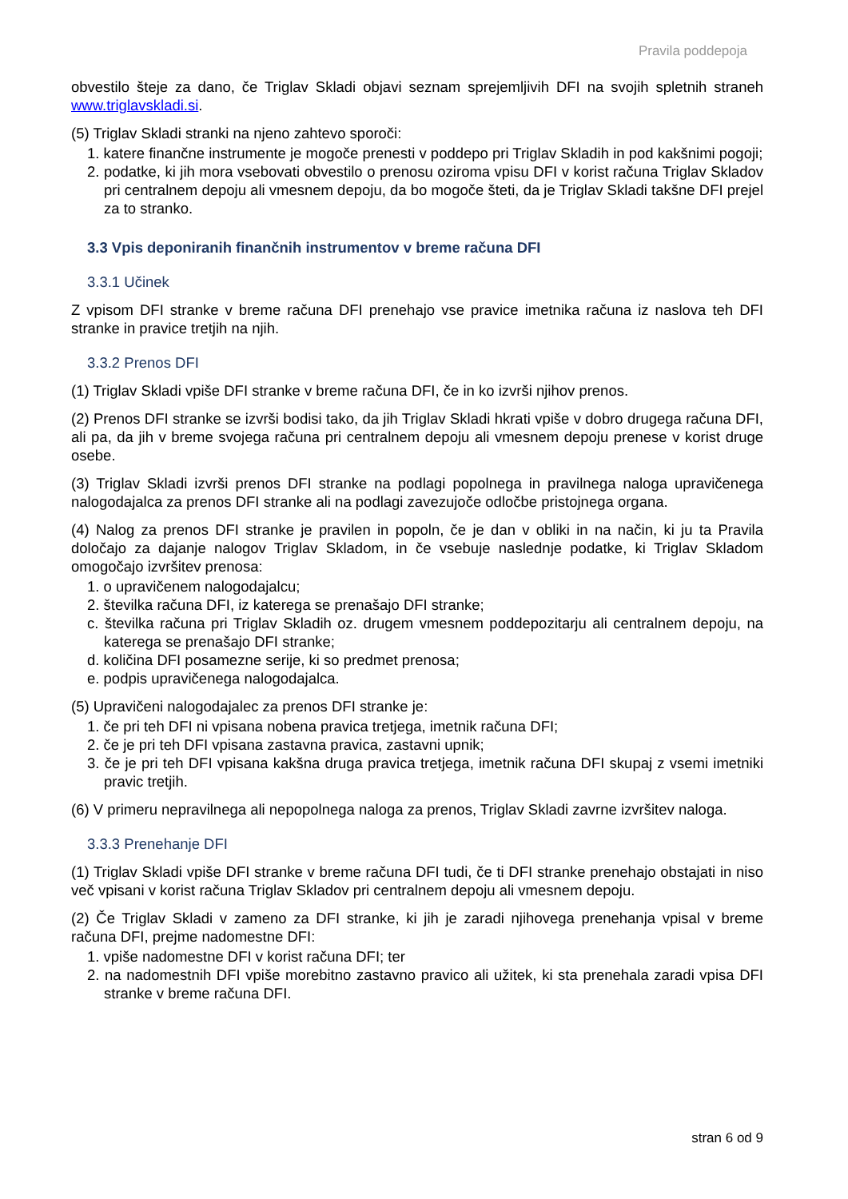Pravila poddepoja
obvestilo šteje za dano, če Triglav Skladi objavi seznam sprejemljivih DFI na svojih spletnih straneh www.triglavskladi.si.
(5) Triglav Skladi stranki na njeno zahtevo sporoči:
1. katere finančne instrumente je mogoče prenesti v poddepo pri Triglav Skladih in pod kakšnimi pogoji;
2. podatke, ki jih mora vsebovati obvestilo o prenosu oziroma vpisu DFI v korist računa Triglav Skladov pri centralnem depoju ali vmesnem depoju, da bo mogoče šteti, da je Triglav Skladi takšne DFI prejel za to stranko.
3.3 Vpis deponiranih finančnih instrumentov v breme računa DFI
3.3.1 Učinek
Z vpisom DFI stranke v breme računa DFI prenehajo vse pravice imetnika računa iz naslova teh DFI stranke in pravice tretjih na njih.
3.3.2 Prenos DFI
(1) Triglav Skladi vpiše DFI stranke v breme računa DFI, če in ko izvrši njihov prenos.
(2) Prenos DFI stranke se izvrši bodisi tako, da jih Triglav Skladi hkrati vpiše v dobro drugega računa DFI, ali pa, da jih v breme svojega računa pri centralnem depoju ali vmesnem depoju prenese v korist druge osebe.
(3) Triglav Skladi izvrši prenos DFI stranke na podlagi popolnega in pravilnega naloga upravičenega nalogodajalca za prenos DFI stranke ali na podlagi zavezujoče odločbe pristojnega organa.
(4) Nalog za prenos DFI stranke je pravilen in popoln, če je dan v obliki in na način, ki ju ta Pravila določajo za dajanje nalogov Triglav Skladom, in če vsebuje naslednje podatke, ki Triglav Skladom omogočajo izvršitev prenosa:
1. o upravičenem nalogodajalcu;
2. številka računa DFI, iz katerega se prenašajo DFI stranke;
c. številka računa pri Triglav Skladih oz. drugem vmesnem poddepozitarju ali centralnem depoju, na katerega se prenašajo DFI stranke;
d. količina DFI posamezne serije, ki so predmet prenosa;
e. podpis upravičenega nalogodajalca.
(5) Upravičeni nalogodajalec za prenos DFI stranke je:
1. če pri teh DFI ni vpisana nobena pravica tretjega, imetnik računa DFI;
2. če je pri teh DFI vpisana zastavna pravica, zastavni upnik;
3. če je pri teh DFI vpisana kakšna druga pravica tretjega, imetnik računa DFI skupaj z vsemi imetniki pravic tretjih.
(6) V primeru nepravilnega ali nepopolnega naloga za prenos, Triglav Skladi zavrne izvršitev naloga.
3.3.3 Prenehanje DFI
(1) Triglav Skladi vpiše DFI stranke v breme računa DFI tudi, če ti DFI stranke prenehajo obstajati in niso več vpisani v korist računa Triglav Skladov pri centralnem depoju ali vmesnem depoju.
(2) Če Triglav Skladi v zameno za DFI stranke, ki jih je zaradi njihovega prenehanja vpisal v breme računa DFI, prejme nadomestne DFI:
1. vpiše nadomestne DFI v korist računa DFI; ter
2. na nadomestnih DFI vpiše morebitno zastavno pravico ali užitek, ki sta prenehala zaradi vpisa DFI stranke v breme računa DFI.
stran 6 od 9